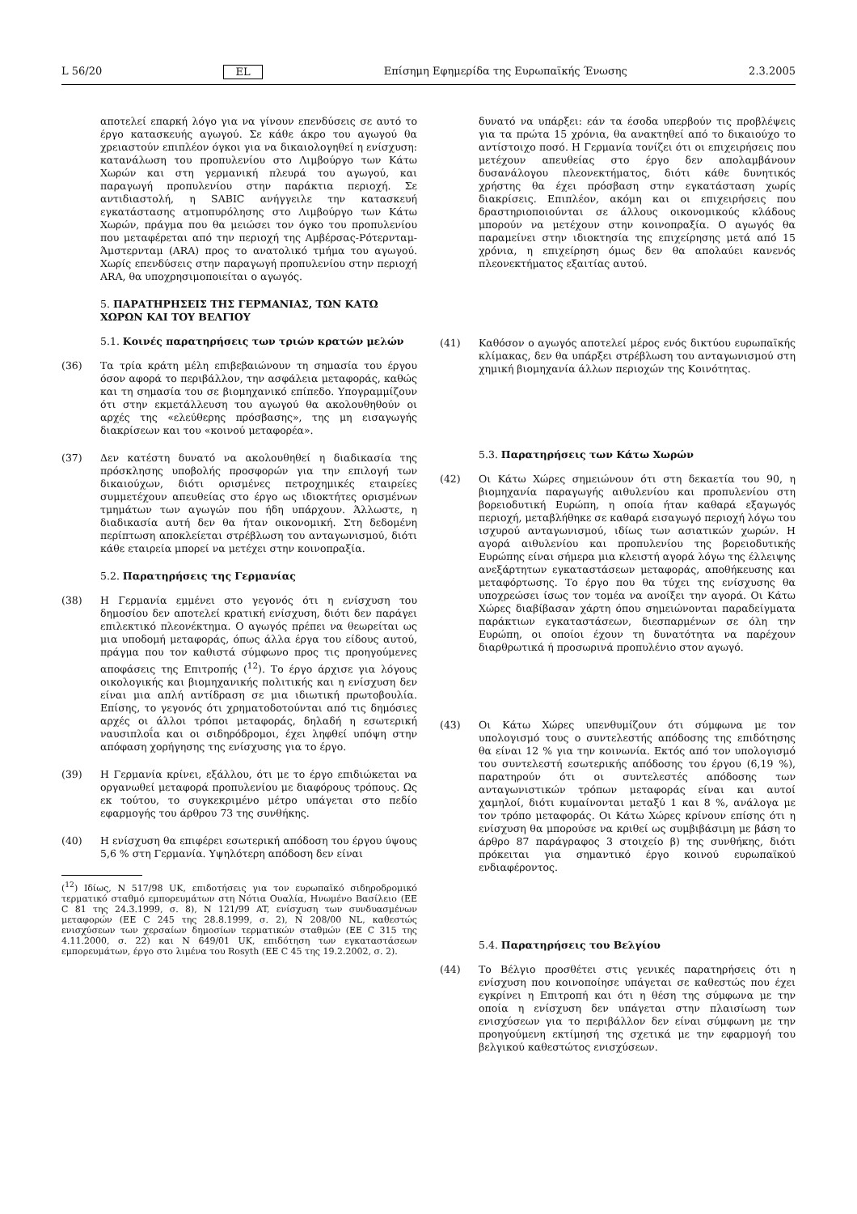L 56/20 EL Επίσημη Εφημερίδα της Ευρωπαϊκής Ένωσης 2.3.2005
αποτελεί επαρκή λόγο για να γίνουν επενδύσεις σε αυτό το έργο κατασκευής αγωγού. Σε κάθε άκρο του αγωγού θα χρειαστούν επιπλέον όγκοι για να δικαιολογηθεί η ενίσχυση: κατανάλωση του προπυλενίου στο Λιμβούργο των Κάτω Χωρών και στη γερμανική πλευρά του αγωγού, και παραγωγή προπυλενίου στην παράκτια περιοχή. Σε αντιδιαστολή, η SABIC ανήγγειλε την κατασκευή εγκατάστασης ατμοπυρόλησης στο Λιμβούργο των Κάτω Χωρών, πράγμα που θα μειώσει τον όγκο του προπυλενίου που μεταφέρεται από την περιοχή της Αμβέρσας-Ρότερνταμ-Άμστερνταμ (ARA) προς το ανατολικό τμήμα του αγωγού. Χωρίς επενδύσεις στην παραγωγή προπυλενίου στην περιοχή ARA, θα υποχρησιμοποιείται ο αγωγός.
5. ΠΑΡΑΤΗΡΗΣΕΙΣ ΤΗΣ ΓΕΡΜΑΝΙΑΣ, ΤΩΝ ΚΑΤΩ ΧΩΡΩΝ ΚΑΙ ΤΟΥ ΒΕΛΓΙΟΥ
5.1. Κοινές παρατηρήσεις των τριών κρατών μελών
(36) Τα τρία κράτη μέλη επιβεβαιώνουν τη σημασία του έργου όσον αφορά το περιβάλλον, την ασφάλεια μεταφοράς, καθώς και τη σημασία του σε βιομηχανικό επίπεδο. Υπογραμμίζουν ότι στην εκμετάλλευση του αγωγού θα ακολουθηθούν οι αρχές της «ελεύθερης πρόσβασης», της μη εισαγωγής διακρίσεων και του «κοινού μεταφορέα».
(37) Δεν κατέστη δυνατό να ακολουθηθεί η διαδικασία της πρόσκλησης υποβολής προσφορών για την επιλογή των δικαιούχων, διότι ορισμένες πετροχημικές εταιρείες συμμετέχουν απευθείας στο έργο ως ιδιοκτήτες ορισμένων τμημάτων των αγωγών που ήδη υπάρχουν. Άλλωστε, η διαδικασία αυτή δεν θα ήταν οικονομική. Στη δεδομένη περίπτωση αποκλείεται στρέβλωση του ανταγωνισμού, διότι κάθε εταιρεία μπορεί να μετέχει στην κοινοπραξία.
5.2. Παρατηρήσεις της Γερμανίας
(38) Η Γερμανία εμμένει στο γεγονός ότι η ενίσχυση του δημοσίου δεν αποτελεί κρατική ενίσχυση, διότι δεν παράγει επιλεκτικό πλεονέκτημα. Ο αγωγός πρέπει να θεωρείται ως μια υποδομή μεταφοράς, όπως άλλα έργα του είδους αυτού, πράγμα που τον καθιστά σύμφωνο προς τις προηγούμενες αποφάσεις της Επιτροπής (<sup>12</sup>). Το έργο άρχισε για λόγους οικολογικής και βιομηχανικής πολιτικής και η ενίσχυση δεν είναι μια απλή αντίδραση σε μια ιδιωτική πρωτοβουλία. Επίσης, το γεγονός ότι χρηματοδοτούνται από τις δημόσιες αρχές οι άλλοι τρόποι μεταφοράς, δηλαδή η εσωτερική ναυσιπλοΐα και οι σιδηρόδρομοι, έχει ληφθεί υπόψη στην απόφαση χορήγησης της ενίσχυσης για το έργο.
(39) Η Γερμανία κρίνει, εξάλλου, ότι με το έργο επιδιώκεται να οργανωθεί μεταφορά προπυλενίου με διαφόρους τρόπους. Ως εκ τούτου, το συγκεκριμένο μέτρο υπάγεται στο πεδίο εφαρμογής του άρθρου 73 της συνθήκης.
(40) Η ενίσχυση θα επιφέρει εσωτερική απόδοση του έργου ύψους 5,6 % στη Γερμανία. Υψηλότερη απόδοση δεν είναι
(<sup>12</sup>) Ιδίως, N 517/98 UK, επιδοτήσεις για τον ευρωπαϊκό σιδηροδρομικό τερματικό σταθμό εμπορευμάτων στη Νότια Ουαλία, Ηνωμένο Βασίλειο (ΕΕ C 81 της 24.3.1999, σ. 8), N 121/99 AT, ενίσχυση των συνδυασμένων μεταφορών (ΕΕ C 245 της 28.8.1999, σ. 2), N 208/00 NL, καθεστώς ενισχύσεων των χερσαίων δημοσίων τερματικών σταθμών (ΕΕ C 315 της 4.11.2000, σ. 22) και N 649/01 UK, επιδότηση των εγκαταστάσεων εμπορευμάτων, έργο στο λιμένα του Rosyth (ΕΕ C 45 της 19.2.2002, σ. 2).
δυνατό να υπάρξει: εάν τα έσοδα υπερβούν τις προβλέψεις για τα πρώτα 15 χρόνια, θα ανακτηθεί από το δικαιούχο το αντίστοιχο ποσό. Η Γερμανία τονίζει ότι οι επιχειρήσεις που μετέχουν απευθείας στο έργο δεν απολαμβάνουν δυσανάλογου πλεονεκτήματος, διότι κάθε δυνητικός χρήστης θα έχει πρόσβαση στην εγκατάσταση χωρίς διακρίσεις. Επιπλέον, ακόμη και οι επιχειρήσεις που δραστηριοποιούνται σε άλλους οικονομικούς κλάδους μπορούν να μετέχουν στην κοινοπραξία. Ο αγωγός θα παραμείνει στην ιδιοκτησία της επιχείρησης μετά από 15 χρόνια, η επιχείρηση όμως δεν θα απολαύει κανενός πλεονεκτήματος εξαιτίας αυτού.
(41) Καθόσον ο αγωγός αποτελεί μέρος ενός δικτύου ευρωπαϊκής κλίμακας, δεν θα υπάρξει στρέβλωση του ανταγωνισμού στη χημική βιομηχανία άλλων περιοχών της Κοινότητας.
5.3. Παρατηρήσεις των Κάτω Χωρών
(42) Οι Κάτω Χώρες σημειώνουν ότι στη δεκαετία του 90, η βιομηχανία παραγωγής αιθυλενίου και προπυλενίου στη βορειοδυτική Ευρώπη, η οποία ήταν καθαρά εξαγωγός περιοχή, μεταβλήθηκε σε καθαρά εισαγωγό περιοχή λόγω του ισχυρού ανταγωνισμού, ιδίως των ασιατικών χωρών. Η αγορά αιθυλενίου και προπυλενίου της βορειοδυτικής Ευρώπης είναι σήμερα μια κλειστή αγορά λόγω της έλλειψης ανεξάρτητων εγκαταστάσεων μεταφοράς, αποθήκευσης και μεταφόρτωσης. Το έργο που θα τύχει της ενίσχυσης θα υποχρεώσει ίσως τον τομέα να ανοίξει την αγορά. Οι Κάτω Χώρες διαβίβασαν χάρτη όπου σημειώνονται παραδείγματα παράκτιων εγκαταστάσεων, διεσπαρμένων σε όλη την Ευρώπη, οι οποίοι έχουν τη δυνατότητα να παρέχουν διαρθρωτικά ή προσωρινά προπυλένιο στον αγωγό.
(43) Οι Κάτω Χώρες υπενθυμίζουν ότι σύμφωνα με τον υπολογισμό τους ο συντελεστής απόδοσης της επιδότησης θα είναι 12 % για την κοινωνία. Εκτός από τον υπολογισμό του συντελεστή εσωτερικής απόδοσης του έργου (6,19 %), παρατηρούν ότι οι συντελεστές απόδοσης των ανταγωνιστικών τρόπων μεταφοράς είναι και αυτοί χαμηλοί, διότι κυμαίνονται μεταξύ 1 και 8 %, ανάλογα με τον τρόπο μεταφοράς. Οι Κάτω Χώρες κρίνουν επίσης ότι η ενίσχυση θα μπορούσε να κριθεί ως συμβιβάσιμη με βάση το άρθρο 87 παράγραφος 3 στοιχείο β) της συνθήκης, διότι πρόκειται για σημαντικό έργο κοινού ευρωπαϊκού ενδιαφέροντος.
5.4. Παρατηρήσεις του Βελγίου
(44) Το Βέλγιο προσθέτει στις γενικές παρατηρήσεις ότι η ενίσχυση που κοινοποίησε υπάγεται σε καθεστώς που έχει εγκρίνει η Επιτροπή και ότι η θέση της σύμφωνα με την οποία η ενίσχυση δεν υπάγεται στην πλαισίωση των ενισχύσεων για το περιβάλλον δεν είναι σύμφωνη με την προηγούμενη εκτίμησή της σχετικά με την εφαρμογή του βελγικού καθεστώτος ενισχύσεων.